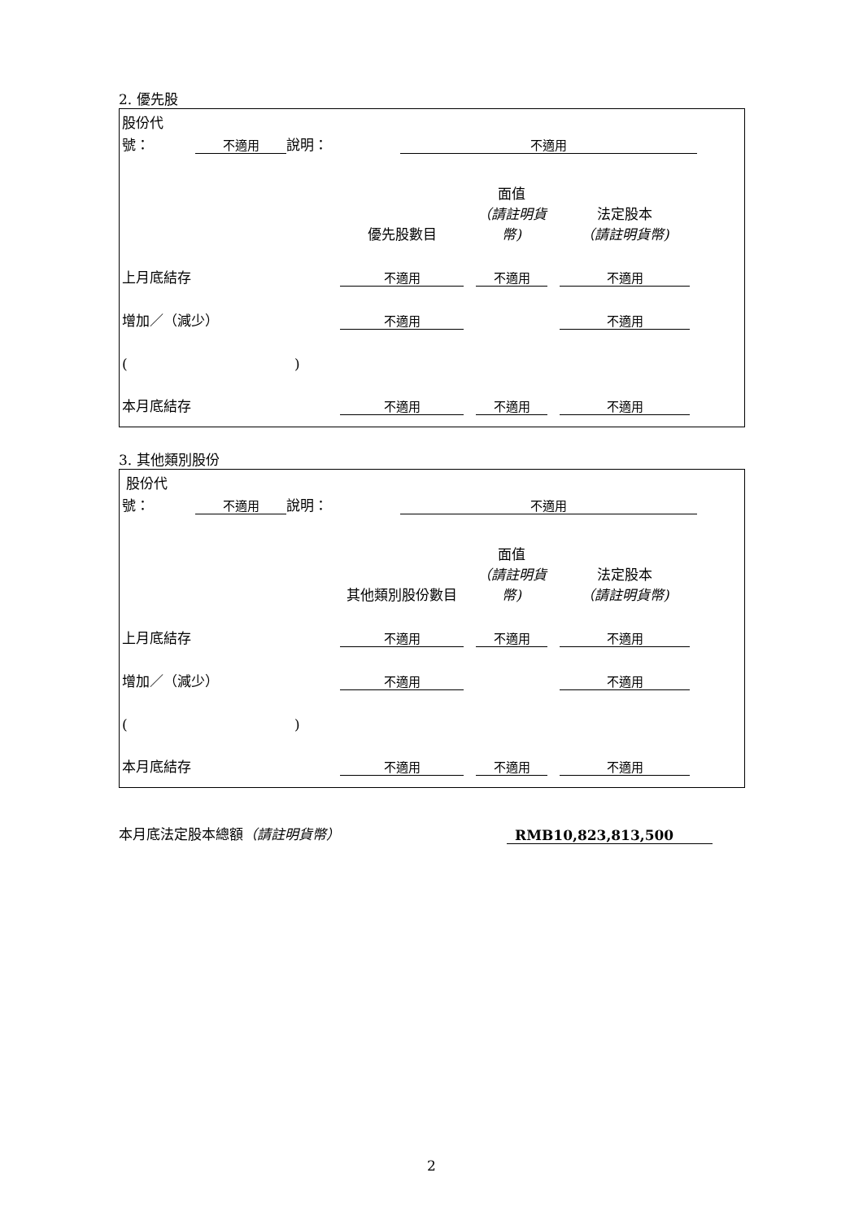2. 優先股
| 股份代 | | | | |
| 號： | 不適用 | 說明： | 不適用 | |
| | 優先股數目 | | 面值 （請註明貨幣) | | 法定股本 （請註明貨幣) | |
| 上月底結存 | 不適用 | | 不適用 | | 不適用 | |
| 增加／（減少） | 不適用 | | | | 不適用 | |
| ( ) | | | | | | |
| 本月底結存 | 不適用 | | 不適用 | | 不適用 | |
3. 其他類別股份
| 股份代 | | | | |
| 號： | 不適用 | 說明： | 不適用 | |
| | 其他類別股份數目 | | 面值 （請註明貨幣) | | 法定股本 （請註明貨幣) | |
| 上月底結存 | 不適用 | | 不適用 | | 不適用 | |
| 增加／（減少） | 不適用 | | | | 不適用 | |
| ( ) | | | | | | |
| 本月底結存 | 不適用 | | 不適用 | | 不適用 | |
| 本月底法定股本總額 （請註明貨幣） | RMB10,823,813,500 | |
2